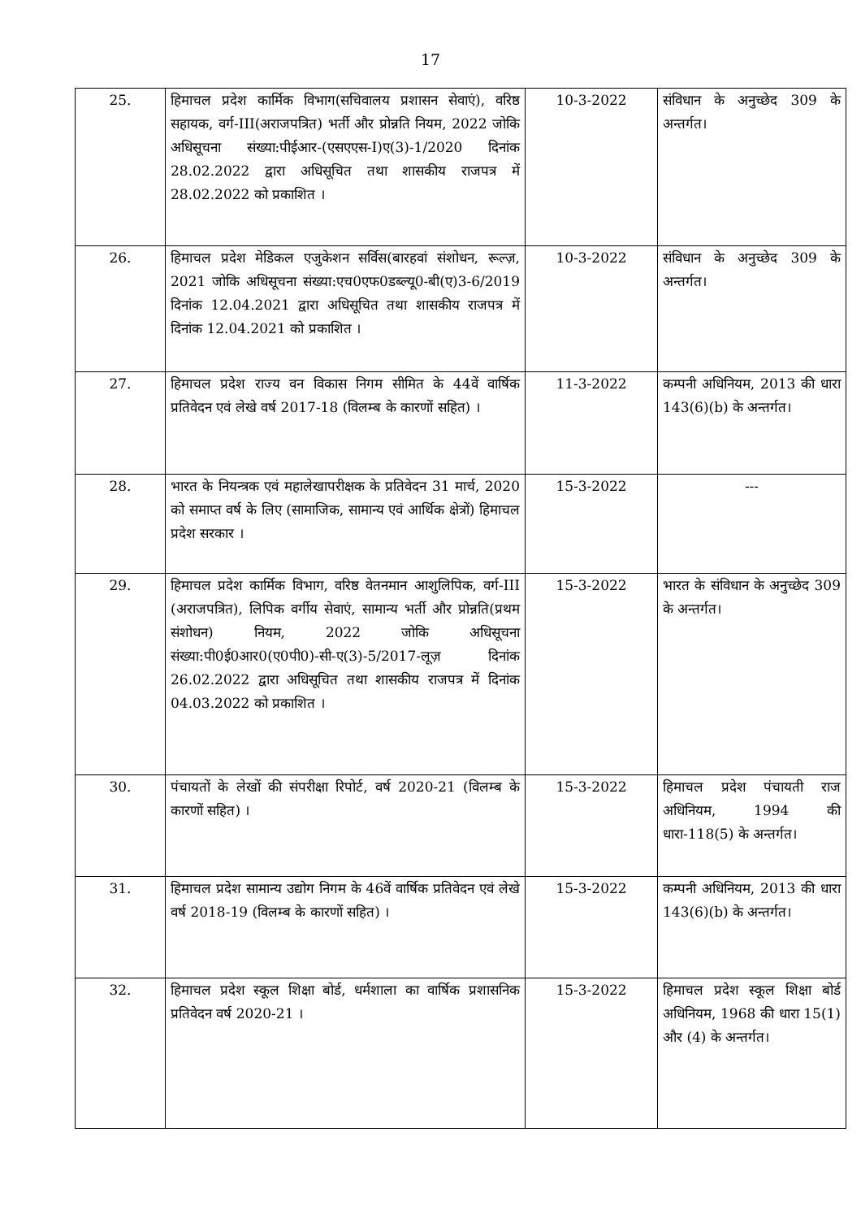17
| 25. | हिमाचल प्रदेश कार्मिक विभाग(सचिवालय प्रशासन सेवाएं), वरिष्ठ सहायक, वर्ग-III(अराजपत्रित) भर्ती और प्रोन्नति नियम, 2022 जोकि अधिसूचना संख्या:पीईआर-(एसएएस-I)ए(3)-1/2020 दिनांक 28.02.2022 द्वारा अधिसूचित तथा शासकीय राजपत्र में 28.02.2022 को प्रकाशित । | 10-3-2022 | संविधान के अनुच्छेद 309 के अन्तर्गत। |
| 26. | हिमाचल प्रदेश मेडिकल एजुकेशन सर्विस(बारहवां संशोधन, रूल्ज़, 2021 जोकि अधिसूचना संख्या:एच0एफ0डब्ल्यू0-बी(ए)3-6/2019 दिनांक 12.04.2021 द्वारा अधिसूचित तथा शासकीय राजपत्र में दिनांक 12.04.2021 को प्रकाशित । | 10-3-2022 | संविधान के अनुच्छेद 309 के अन्तर्गत। |
| 27. | हिमाचल प्रदेश राज्य वन विकास निगम सीमित के 44वें वार्षिक प्रतिवेदन एवं लेखे वर्ष 2017-18 (विलम्ब के कारणों सहित) । | 11-3-2022 | कम्पनी अधिनियम, 2013 की धारा 143(6)(b) के अन्तर्गत। |
| 28. | भारत के नियन्त्रक एवं महालेखापरीक्षक के प्रतिवेदन 31 मार्च, 2020 को समाप्त वर्ष के लिए (सामाजिक, सामान्य एवं आर्थिक क्षेत्रों) हिमाचल प्रदेश सरकार । | 15-3-2022 | --- |
| 29. | हिमाचल प्रदेश कार्मिक विभाग, वरिष्ठ वेतनमान आशुलिपिक, वर्ग-III (अराजपत्रित), लिपिक वर्गीय सेवाएं, सामान्य भर्ती और प्रोन्नति(प्रथम संशोधन) नियम, 2022 जोकि अधिसूचना संख्या:पी0ई0आर0(ए0पी0)-सी-ए(3)-5/2017-लूज़ दिनांक 26.02.2022 द्वारा अधिसूचित तथा शासकीय राजपत्र में दिनांक 04.03.2022 को प्रकाशित । | 15-3-2022 | भारत के संविधान के अनुच्छेद 309 के अन्तर्गत। |
| 30. | पंचायतों के लेखों की संपरीक्षा रिपोर्ट, वर्ष 2020-21 (विलम्ब के कारणों सहित) । | 15-3-2022 | हिमाचल प्रदेश पंचायती राज अधिनियम, 1994 की धारा-118(5) के अन्तर्गत। |
| 31. | हिमाचल प्रदेश सामान्य उद्योग निगम के 46वें वार्षिक प्रतिवेदन एवं लेखे वर्ष 2018-19 (विलम्ब के कारणों सहित) । | 15-3-2022 | कम्पनी अधिनियम, 2013 की धारा 143(6)(b) के अन्तर्गत। |
| 32. | हिमाचल प्रदेश स्कूल शिक्षा बोर्ड, धर्मशाला का वार्षिक प्रशासनिक प्रतिवेदन वर्ष 2020-21 । | 15-3-2022 | हिमाचल प्रदेश स्कूल शिक्षा बोर्ड अधिनियम, 1968 की धारा 15(1) और (4) के अन्तर्गत। |